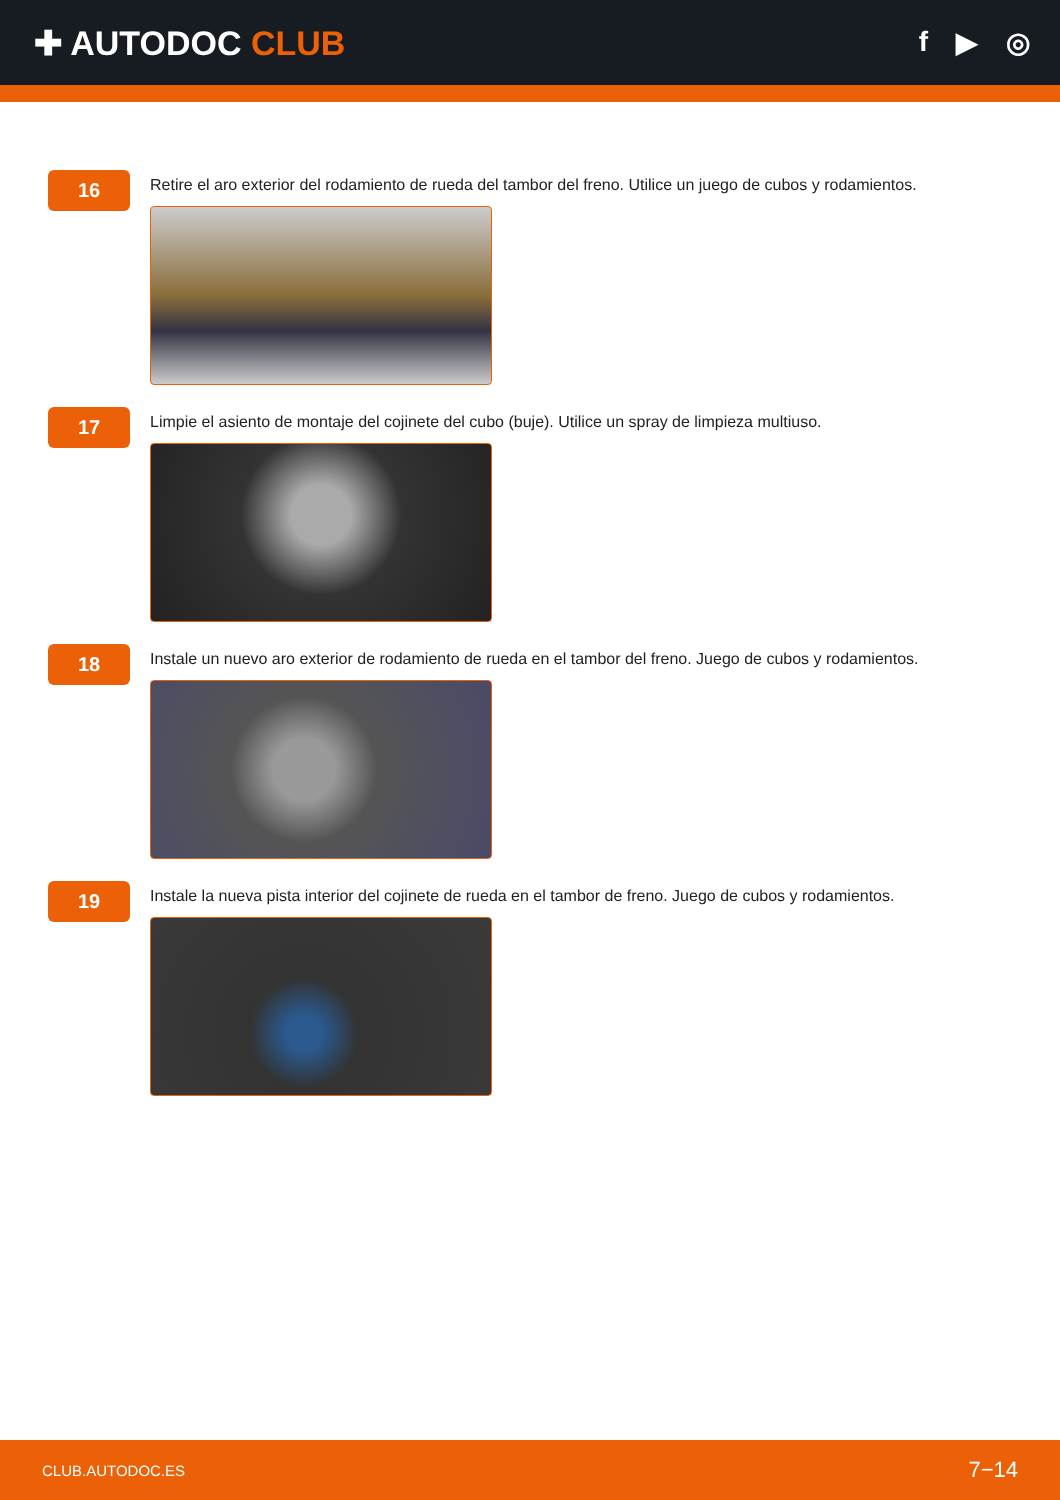✚ AUTODOC CLUB
f ▶ ◎
16
Retire el aro exterior del rodamiento de rueda del tambor del freno. Utilice un juego de cubos y rodamientos.
17
Limpie el asiento de montaje del cojinete del cubo (buje). Utilice un spray de limpieza multiuso.
18
Instale un nuevo aro exterior de rodamiento de rueda en el tambor del freno. Juego de cubos y rodamientos.
19
Instale la nueva pista interior del cojinete de rueda en el tambor de freno. Juego de cubos y rodamientos.
CLUB.AUTODOC.ES 7−14